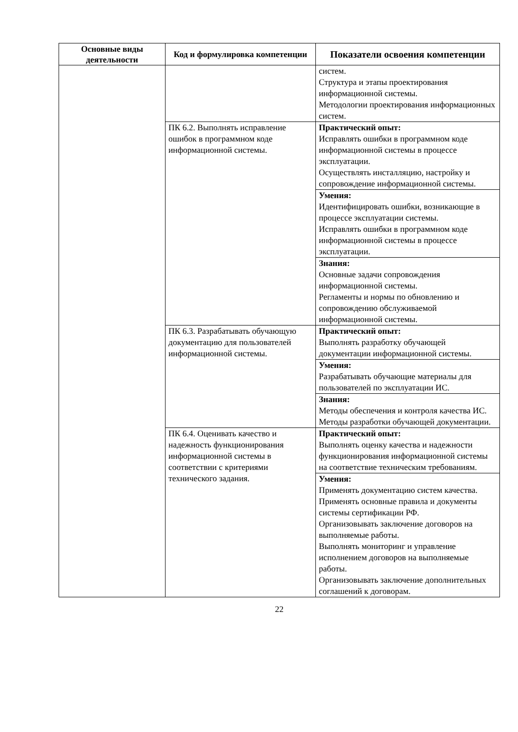| Основные виды деятельности | Код и формулировка компетенции | Показатели освоения компетенции |
| --- | --- | --- |
| | | систем. Структура и этапы проектирования информационной системы. Методологии проектирования информационных систем. |
| | ПК 6.2. Выполнять исправление ошибок в программном коде информационной системы. | Практический опыт: Исправлять ошибки в программном коде информационной системы в процессе эксплуатации. Осуществлять инсталляцию, настройку и сопровождение информационной системы. |
| | | Умения: Идентифицировать ошибки, возникающие в процессе эксплуатации системы. Исправлять ошибки в программном коде информационной системы в процессе эксплуатации. |
| | | Знания: Основные задачи сопровождения информационной системы. Регламенты и нормы по обновлению и сопровождению обслуживаемой информационной системы. |
| | ПК 6.3. Разрабатывать обучающую документацию для пользователей информационной системы. | Практический опыт: Выполнять разработку обучающей документации информационной системы. |
| | | Умения: Разрабатывать обучающие материалы для пользователей по эксплуатации ИС. |
| | | Знания: Методы обеспечения и контроля качества ИС. Методы разработки обучающей документации. |
| | ПК 6.4. Оценивать качество и надежность функционирования информационной системы в соответствии с критериями технического задания. | Практический опыт: Выполнять оценку качества и надежности функционирования информационной системы на соответствие техническим требованиям. |
| | | Умения: Применять документацию систем качества. Применять основные правила и документы системы сертификации РФ. Организовывать заключение договоров на выполняемые работы. Выполнять мониторинг и управление исполнением договоров на выполняемые работы. Организовывать заключение дополнительных соглашений к договорам. |
22